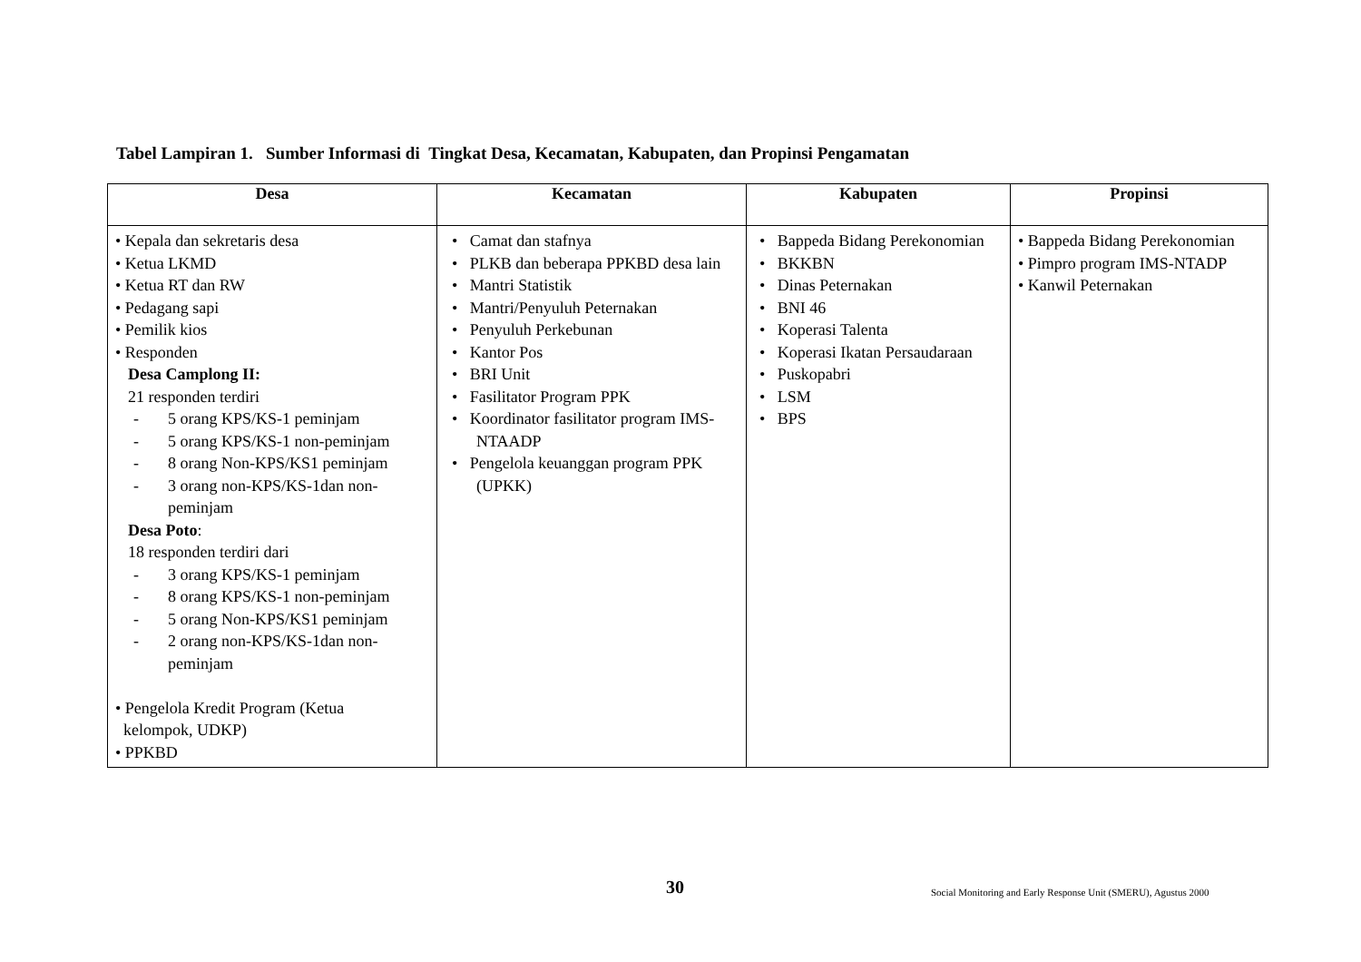Tabel Lampiran 1. Sumber Informasi di Tingkat Desa, Kecamatan, Kabupaten, dan Propinsi Pengamatan
| Desa | Kecamatan | Kabupaten | Propinsi |
| --- | --- | --- | --- |
| • Kepala dan sekretaris desa • Ketua LKMD • Ketua RT dan RW • Pedagang sapi • Pemilik kios • Responden Desa Camplong II: 21 responden terdiri - 5 orang KPS/KS-1 peminjam - 5 orang KPS/KS-1 non-peminjam - 8 orang Non-KPS/KS1 peminjam - 3 orang non-KPS/KS-1dan non- peminjam Desa Poto : 18 responden terdiri dari - 3 orang KPS/KS-1 peminjam - 8 orang KPS/KS-1 non-peminjam - 5 orang Non-KPS/KS1 peminjam - 2 orang non-KPS/KS-1dan non- peminjam • Pengelola Kredit Program (Ketua kelompok, UDKP) • PPKBD | • Camat dan stafnya • PLKB dan beberapa PPKBD desa lain • Mantri Statistik • Mantri/Penyuluh Peternakan • Penyuluh Perkebunan • Kantor Pos • BRI Unit • Fasilitator Program PPK • Koordinator fasilitator program IMS- NTAADP • Pengelola keuanggan program PPK (UPKK) | • Bappeda Bidang Perekonomian • BKKBN • Dinas Peternakan • BNI 46 • Koperasi Talenta • Koperasi Ikatan Persaudaraan • Puskopabri • LSM • BPS | • Bappeda Bidang Perekonomian • Pimpro program IMS-NTADP • Kanwil Peternakan |
30
Social Monitoring and Early Response Unit (SMERU), Agustus 2000